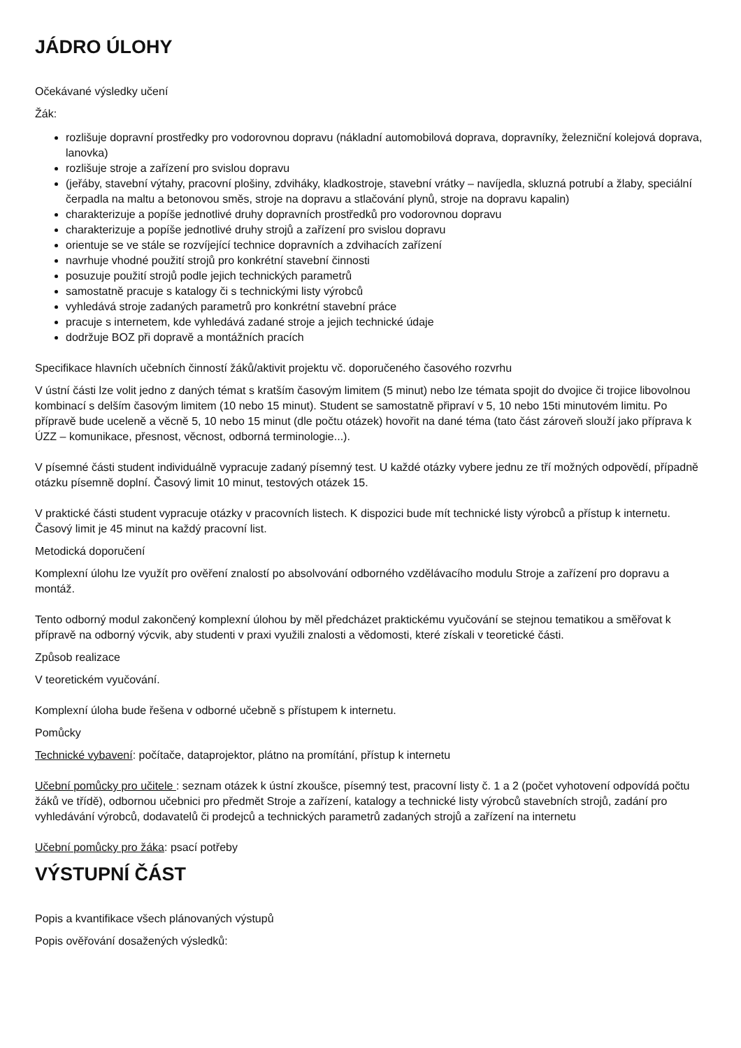JÁDRO ÚLOHY
Očekávané výsledky učení
Žák:
rozlišuje dopravní prostředky pro vodorovnou dopravu (nákladní automobilová doprava, dopravníky, železniční kolejová doprava, lanovka)
rozlišuje stroje a zařízení pro svislou dopravu
(jeřáby, stavební výtahy, pracovní plošiny, zdviháky, kladkostroje, stavební vrátky – navíjedla, skluzná potrubí a žlaby, speciální čerpadla na maltu a betonovou směs, stroje na dopravu a stlačování plynů, stroje na dopravu kapalin)
charakterizuje a popíše jednotlivé druhy dopravních prostředků pro vodorovnou dopravu
charakterizuje a popíše jednotlivé druhy strojů a zařízení pro svislou dopravu
orientuje se ve stále se rozvíjející technice dopravních a zdvihacích zařízení
navrhuje vhodné použití strojů pro konkrétní stavební činnosti
posuzuje použití strojů podle jejich technických parametrů
samostatně pracuje s katalogy či s technickými listy výrobců
vyhledává stroje zadaných parametrů pro konkrétní stavební práce
pracuje s internetem, kde vyhledává zadané stroje a jejich technické údaje
dodržuje BOZ při dopravě a montážních pracích
Specifikace hlavních učebních činností žáků/aktivit projektu vč. doporučeného časového rozvrhu
V ústní části lze volit jedno z daných témat s kratším časovým limitem (5 minut) nebo lze témata spojit do dvojice či trojice libovolnou kombinací s delším časovým limitem (10 nebo 15 minut). Student se samostatně připraví v 5, 10 nebo 15ti minutovém limitu. Po přípravě bude uceleně a věcně 5, 10 nebo 15 minut (dle počtu otázek) hovořit na dané téma (tato část zároveň slouží jako příprava k ÚZZ – komunikace, přesnost, věcnost, odborná terminologie...).
V písemné části student individuálně vypracuje zadaný písemný test. U každé otázky vybere jednu ze tří možných odpovědí, případně otázku písemně doplní. Časový limit 10 minut, testových otázek 15.
V praktické části student vypracuje otázky v pracovních listech. K dispozici bude mít technické listy výrobců a přístup k internetu. Časový limit je 45 minut na každý pracovní list.
Metodická doporučení
Komplexní úlohu lze využít pro ověření znalostí po absolvování odborného vzdělávacího modulu Stroje a zařízení pro dopravu a montáž.
Tento odborný modul zakončený komplexní úlohou by měl předcházet praktickému vyučování se stejnou tematikou a směřovat k přípravě na odborný výcvik, aby studenti v praxi využili znalosti a vědomosti, které získali v teoretické části.
Způsob realizace
V teoretickém vyučování.
Komplexní úloha bude řešena v odborné učebně s přístupem k internetu.
Pomůcky
Technické vybavení: počítače, dataprojektor, plátno na promítání, přístup k internetu
Učební pomůcky pro učitele : seznam otázek k ústní zkoušce, písemný test, pracovní listy č. 1 a 2 (počet vyhotovení odpovídá počtu žáků ve třídě), odbornou učebnici pro předmět Stroje a zařízení, katalogy a technické listy výrobců stavebních strojů, zadání pro vyhledávání výrobců, dodavatelů či prodejců a technických parametrů zadaných strojů a zařízení na internetu
Učební pomůcky pro žáka: psací potřeby
VÝSTUPNÍ ČÁST
Popis a kvantifikace všech plánovaných výstupů
Popis ověřování dosažených výsledků: